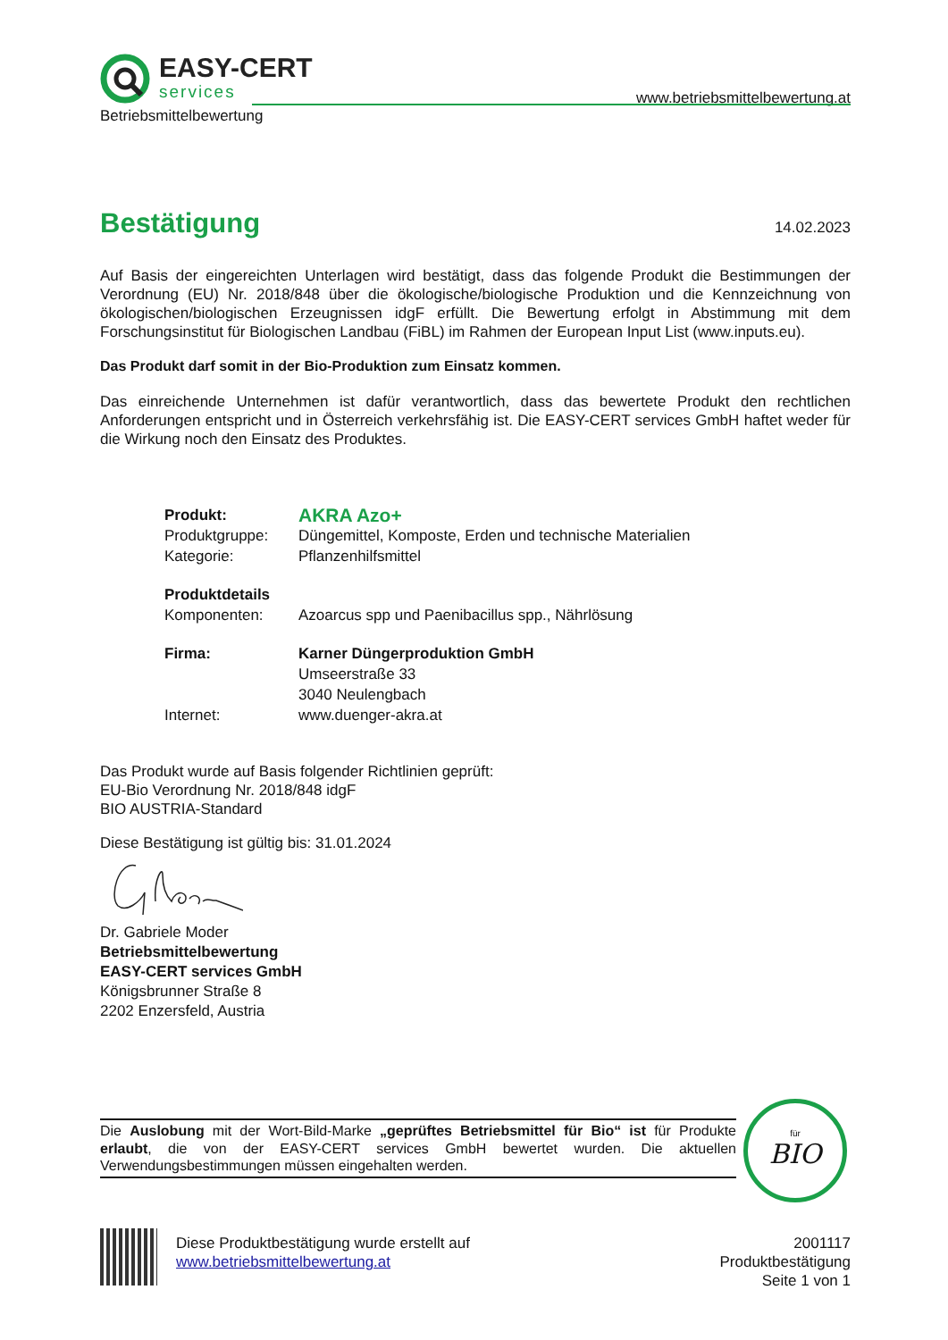EASY-CERT
services
Betriebsmittelbewertung www.betriebsmittelbewertung.at
Bestätigung 14.02.2023
Auf Basis der eingereichten Unterlagen wird bestätigt, dass das folgende Produkt die Bestimmungen der Verordnung (EU) Nr. 2018/848 über die ökologische/biologische Produktion und die Kennzeichnung von ökologischen/biologischen Erzeugnissen idgF erfüllt. Die Bewertung erfolgt in Abstimmung mit dem Forschungsinstitut für Biologischen Landbau (FiBL) im Rahmen der European Input List (www.inputs.eu).
Das Produkt darf somit in der Bio-Produktion zum Einsatz kommen.
Das einreichende Unternehmen ist dafür verantwortlich, dass das bewertete Produkt den rechtlichen Anforderungen entspricht und in Österreich verkehrsfähig ist. Die EASY-CERT services GmbH haftet weder für die Wirkung noch den Einsatz des Produktes.
| Produkt: | AKRA Azo+ |
| Produktgruppe: | Düngemittel, Komposte, Erden und technische Materialien |
| Kategorie: | Pflanzenhilfsmittel |
| Produktdetails | |
| Komponenten: | Azoarcus spp und Paenibacillus spp., Nährlösung |
| Firma: | Karner Düngerproduktion GmbH |
| | Umseerstraße 33 |
| | 3040 Neulengbach |
| Internet: | www.duenger-akra.at |
Das Produkt wurde auf Basis folgender Richtlinien geprüft:
EU-Bio Verordnung Nr. 2018/848 idgF
BIO AUSTRIA-Standard
Diese Bestätigung ist gültig bis: 31.01.2024
Dr. Gabriele Moder
Betriebsmittelbewertung
EASY-CERT services GmbH
Königsbrunner Straße 8
2202 Enzersfeld, Austria
Die Auslobung mit der Wort-Bild-Marke „geprüftes Betriebsmittel für Bio“ ist für Produkte erlaubt, die von der EASY-CERT services GmbH bewertet wurden. Die aktuellen Verwendungsbestimmungen müssen eingehalten werden.
für
BIO
Diese Produktbestätigung wurde erstellt auf
www.betriebsmittelbewertung.at
2001117
Produktbestätigung
Seite 1 von 1